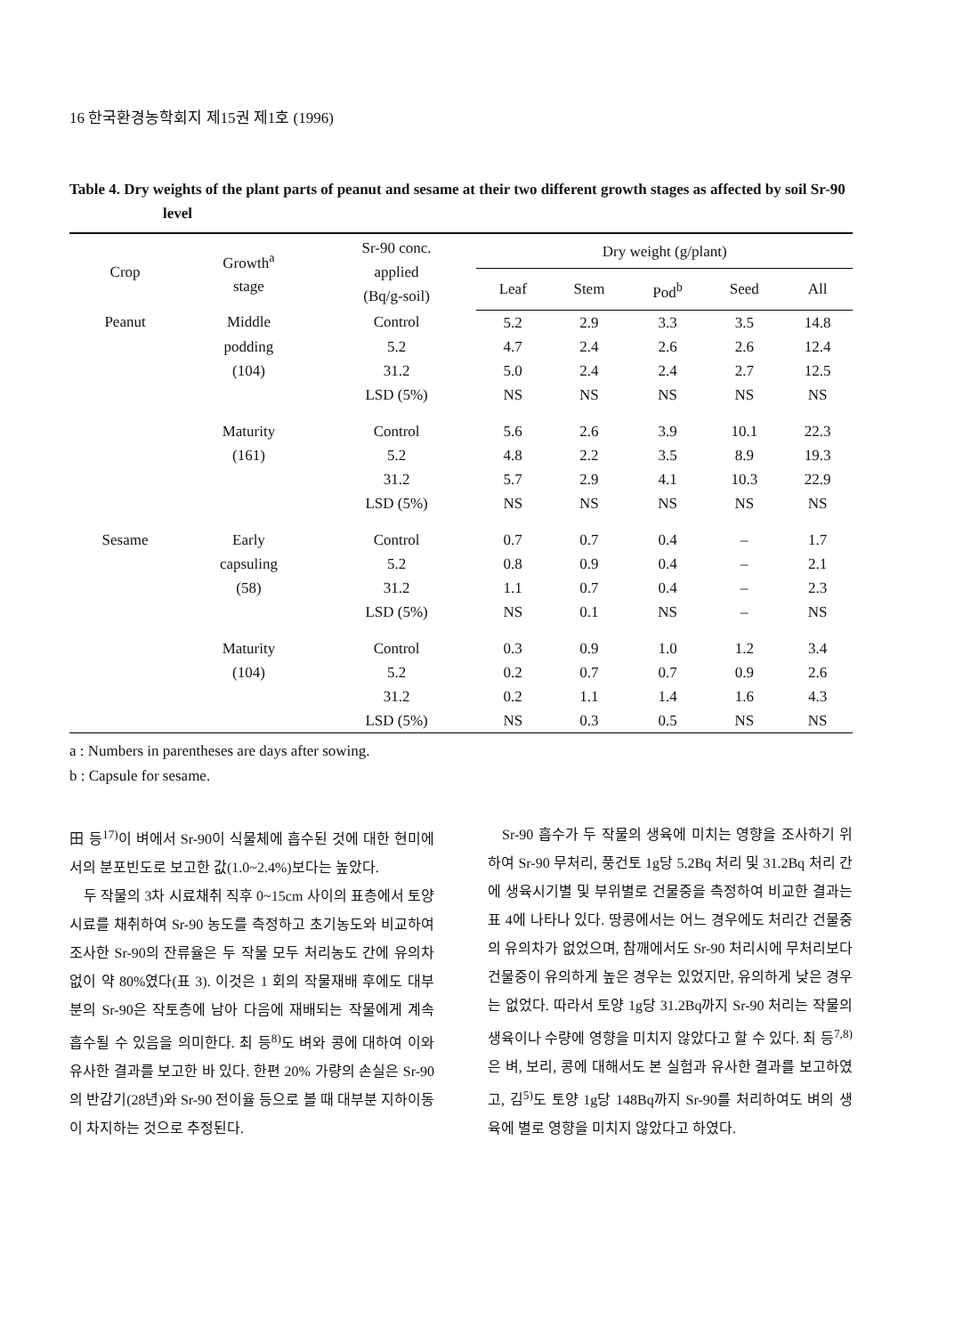16 한국환경농학회지 제15권 제1호 (1996)
Table 4. Dry weights of the plant parts of peanut and sesame at their two different growth stages as affected by soil Sr-90 level
| Crop | Growth<sup>a</sup> stage | Sr-90 conc. applied (Bq/g-soil) | Dry weight (g/plant) | | | | |
| --- | --- | --- | --- | --- | --- | --- | --- |
| | | | Leaf | Stem | Pod<sup>b</sup> | Seed | All |
| Peanut | Middle | Control | 5.2 | 2.9 | 3.3 | 3.5 | 14.8 |
| | podding | 5.2 | 4.7 | 2.4 | 2.6 | 2.6 | 12.4 |
| | (104) | 31.2 | 5.0 | 2.4 | 2.4 | 2.7 | 12.5 |
| | | LSD (5%) | NS | NS | NS | NS | NS |
| | Maturity | Control | 5.6 | 2.6 | 3.9 | 10.1 | 22.3 |
| | (161) | 5.2 | 4.8 | 2.2 | 3.5 | 8.9 | 19.3 |
| | | 31.2 | 5.7 | 2.9 | 4.1 | 10.3 | 22.9 |
| | | LSD (5%) | NS | NS | NS | NS | NS |
| Sesame | Early | Control | 0.7 | 0.7 | 0.4 | – | 1.7 |
| | capsuling | 5.2 | 0.8 | 0.9 | 0.4 | – | 2.1 |
| | (58) | 31.2 | 1.1 | 0.7 | 0.4 | – | 2.3 |
| | | LSD (5%) | NS | 0.1 | NS | – | NS |
| | Maturity | Control | 0.3 | 0.9 | 1.0 | 1.2 | 3.4 |
| | (104) | 5.2 | 0.2 | 0.7 | 0.7 | 0.9 | 2.6 |
| | | 31.2 | 0.2 | 1.1 | 1.4 | 1.6 | 4.3 |
| | | LSD (5%) | NS | 0.3 | 0.5 | NS | NS |
a : Numbers in parentheses are days after sowing.
b : Capsule for sesame.
田 등<sup>17)</sup>이 벼에서 Sr-90이 식물체에 흡수된 것에 대한 현미에서의 분포빈도로 보고한 값(1.0~2.4%)보다는 높았다.
두 작물의 3차 시료채취 직후 0~15cm 사이의 표층에서 토양시료를 채취하여 Sr-90 농도를 측정하고 초기농도와 비교하여 조사한 Sr-90의 잔류율은 두 작물 모두 처리농도 간에 유의차 없이 약 80%였다(표 3). 이것은 1 회의 작물재배 후에도 대부분의 Sr-90은 작토층에 남아 다음에 재배되는 작물에게 계속 흡수될 수 있음을 의미한다. 최 등<sup>8)</sup>도 벼와 콩에 대하여 이와 유사한 결과를 보고한 바 있다. 한편 20% 가량의 손실은 Sr-90의 반감기(28년)와 Sr-90 전이율 등으로 볼 때 대부분 지하이동이 차지하는 것으로 추정된다.
Sr-90 흡수가 두 작물의 생육에 미치는 영향을 조사하기 위하여 Sr-90 무처리, 풍건토 1g당 5.2Bq 처리 및 31.2Bq 처리 간에 생육시기별 및 부위별로 건물중을 측정하여 비교한 결과는 표 4에 나타나 있다. 땅콩에서는 어느 경우에도 처리간 건물중의 유의차가 없었으며, 참깨에서도 Sr-90 처리시에 무처리보다 건물중이 유의하게 높은 경우는 있었지만, 유의하게 낮은 경우는 없었다. 따라서 토양 1g당 31.2Bq까지 Sr-90 처리는 작물의 생육이나 수량에 영향을 미치지 않았다고 할 수 있다. 최 등<sup>7,8)</sup>은 벼, 보리, 콩에 대해서도 본 실험과 유사한 결과를 보고하였고, 김<sup>5)</sup>도 토양 1g당 148Bq까지 Sr-90를 처리하여도 벼의 생육에 별로 영향을 미치지 않았다고 하였다.